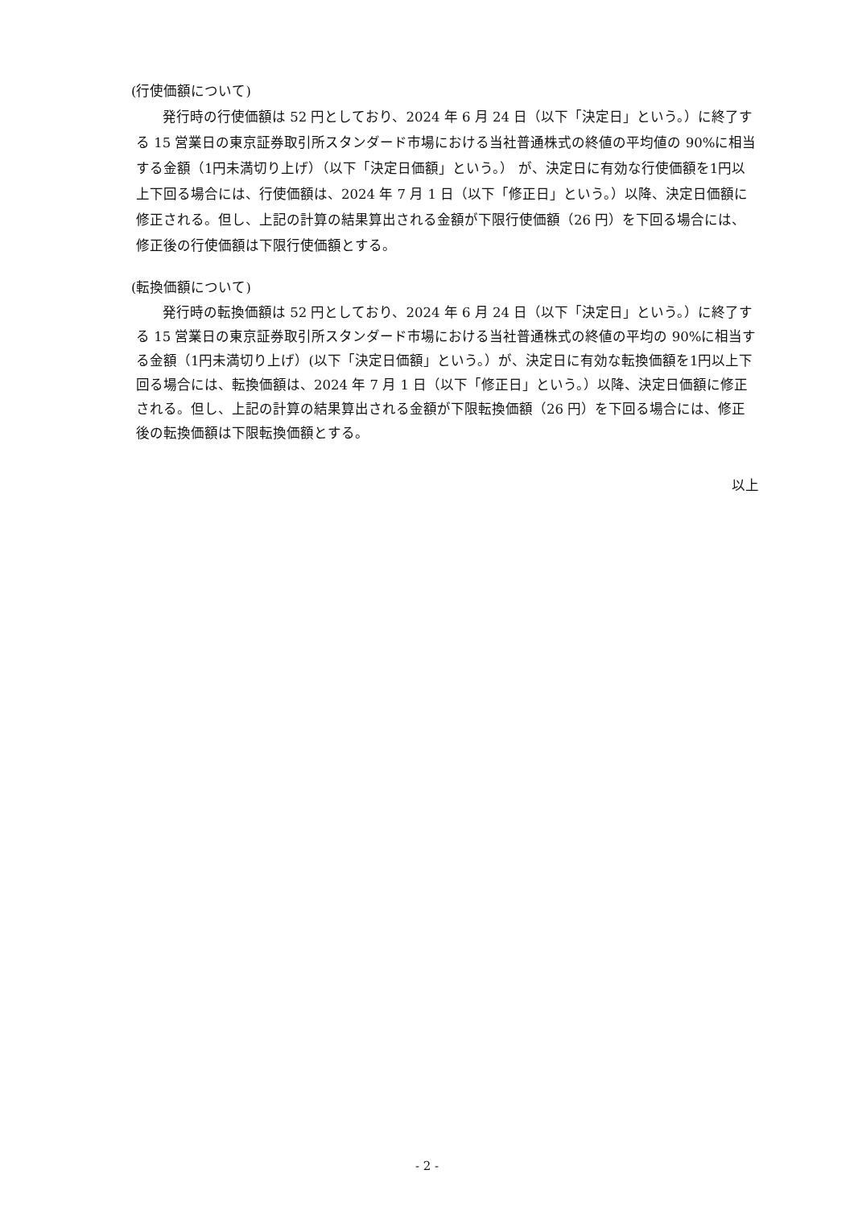(行使価額について)
発行時の行使価額は 52 円としており、2024 年 6 月 24 日（以下「決定日」という。）に終了する 15 営業日の東京証券取引所スタンダード市場における当社普通株式の終値の平均値の 90%に相当する金額（1円未満切り上げ）（以下「決定日価額」という。） が、決定日に有効な行使価額を1円以上下回る場合には、行使価額は、2024 年 7 月 1 日（以下「修正日」という。）以降、決定日価額に修正される。但し、上記の計算の結果算出される金額が下限行使価額（26 円）を下回る場合には、修正後の行使価額は下限行使価額とする。
(転換価額について)
発行時の転換価額は 52 円としており、2024 年 6 月 24 日（以下「決定日」という。）に終了する 15 営業日の東京証券取引所スタンダード市場における当社普通株式の終値の平均の 90%に相当する金額（1円未満切り上げ）(以下「決定日価額」という。）が、決定日に有効な転換価額を1円以上下回る場合には、転換価額は、2024 年 7 月 1 日（以下「修正日」という。）以降、決定日価額に修正される。但し、上記の計算の結果算出される金額が下限転換価額（26 円）を下回る場合には、修正後の転換価額は下限転換価額とする。
以上
- 2 -